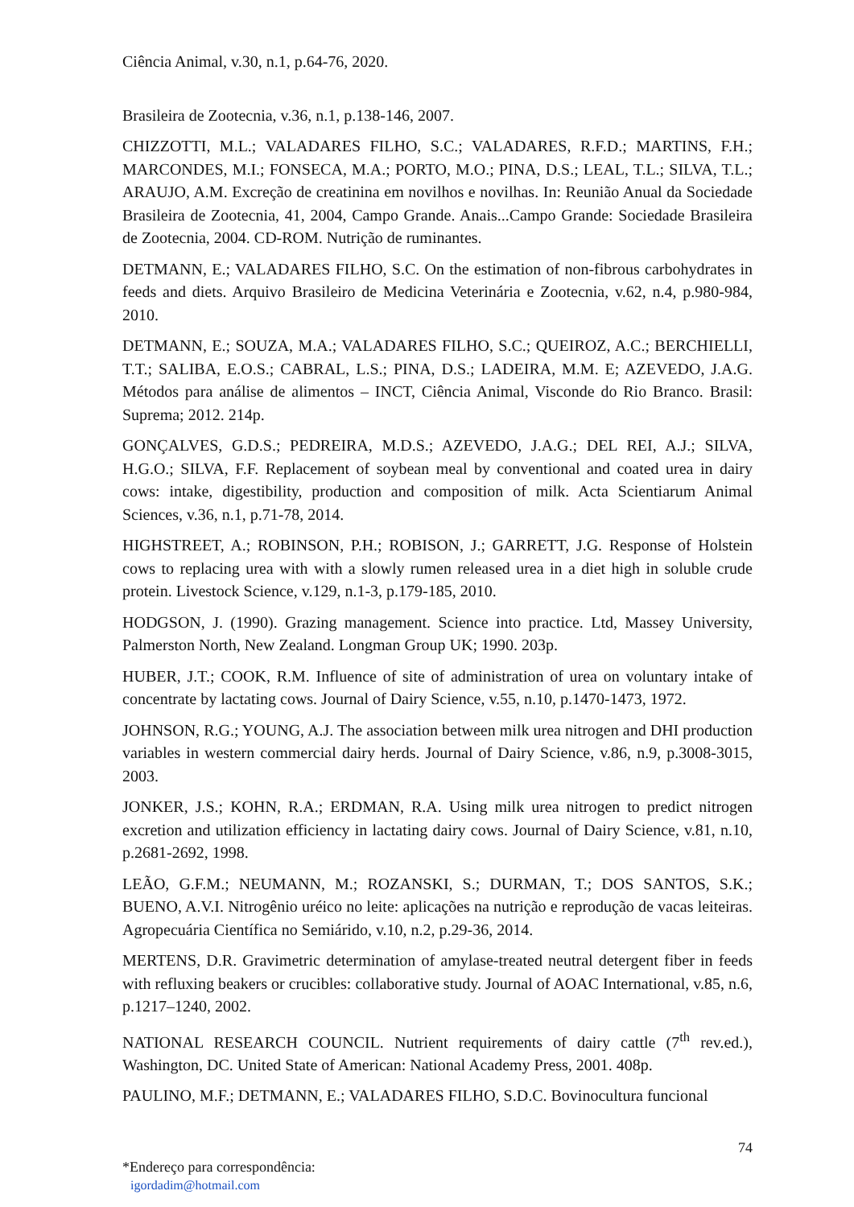Ciência Animal, v.30, n.1, p.64-76, 2020.
Brasileira de Zootecnia, v.36, n.1, p.138-146, 2007.
CHIZZOTTI, M.L.; VALADARES FILHO, S.C.; VALADARES, R.F.D.; MARTINS, F.H.; MARCONDES, M.I.; FONSECA, M.A.; PORTO, M.O.; PINA, D.S.; LEAL, T.L.; SILVA, T.L.; ARAUJO, A.M. Excreção de creatinina em novilhos e novilhas. In: Reunião Anual da Sociedade Brasileira de Zootecnia, 41, 2004, Campo Grande. Anais...Campo Grande: Sociedade Brasileira de Zootecnia, 2004. CD-ROM. Nutrição de ruminantes.
DETMANN, E.; VALADARES FILHO, S.C. On the estimation of non-fibrous carbohydrates in feeds and diets. Arquivo Brasileiro de Medicina Veterinária e Zootecnia, v.62, n.4, p.980-984, 2010.
DETMANN, E.; SOUZA, M.A.; VALADARES FILHO, S.C.; QUEIROZ, A.C.; BERCHIELLI, T.T.; SALIBA, E.O.S.; CABRAL, L.S.; PINA, D.S.; LADEIRA, M.M. E; AZEVEDO, J.A.G. Métodos para análise de alimentos – INCT, Ciência Animal, Visconde do Rio Branco. Brasil: Suprema; 2012. 214p.
GONÇALVES, G.D.S.; PEDREIRA, M.D.S.; AZEVEDO, J.A.G.; DEL REI, A.J.; SILVA, H.G.O.; SILVA, F.F. Replacement of soybean meal by conventional and coated urea in dairy cows: intake, digestibility, production and composition of milk. Acta Scientiarum Animal Sciences, v.36, n.1, p.71-78, 2014.
HIGHSTREET, A.; ROBINSON, P.H.; ROBISON, J.; GARRETT, J.G. Response of Holstein cows to replacing urea with with a slowly rumen released urea in a diet high in soluble crude protein. Livestock Science, v.129, n.1-3, p.179-185, 2010.
HODGSON, J. (1990). Grazing management. Science into practice. Ltd, Massey University, Palmerston North, New Zealand. Longman Group UK; 1990. 203p.
HUBER, J.T.; COOK, R.M. Influence of site of administration of urea on voluntary intake of concentrate by lactating cows. Journal of Dairy Science, v.55, n.10, p.1470-1473, 1972.
JOHNSON, R.G.; YOUNG, A.J. The association between milk urea nitrogen and DHI production variables in western commercial dairy herds. Journal of Dairy Science, v.86, n.9, p.3008-3015, 2003.
JONKER, J.S.; KOHN, R.A.; ERDMAN, R.A. Using milk urea nitrogen to predict nitrogen excretion and utilization efficiency in lactating dairy cows. Journal of Dairy Science, v.81, n.10, p.2681-2692, 1998.
LEÃO, G.F.M.; NEUMANN, M.; ROZANSKI, S.; DURMAN, T.; DOS SANTOS, S.K.; BUENO, A.V.I. Nitrogênio uréico no leite: aplicações na nutrição e reprodução de vacas leiteiras. Agropecuária Científica no Semiárido, v.10, n.2, p.29-36, 2014.
MERTENS, D.R. Gravimetric determination of amylase-treated neutral detergent fiber in feeds with refluxing beakers or crucibles: collaborative study. Journal of AOAC International, v.85, n.6, p.1217–1240, 2002.
NATIONAL RESEARCH COUNCIL. Nutrient requirements of dairy cattle (7<sup>th</sup> rev.ed.), Washington, DC. United State of American: National Academy Press, 2001. 408p.
PAULINO, M.F.; DETMANN, E.; VALADARES FILHO, S.D.C. Bovinocultura funcional
74
*Endereço para correspondência:
igordadim@hotmail.com